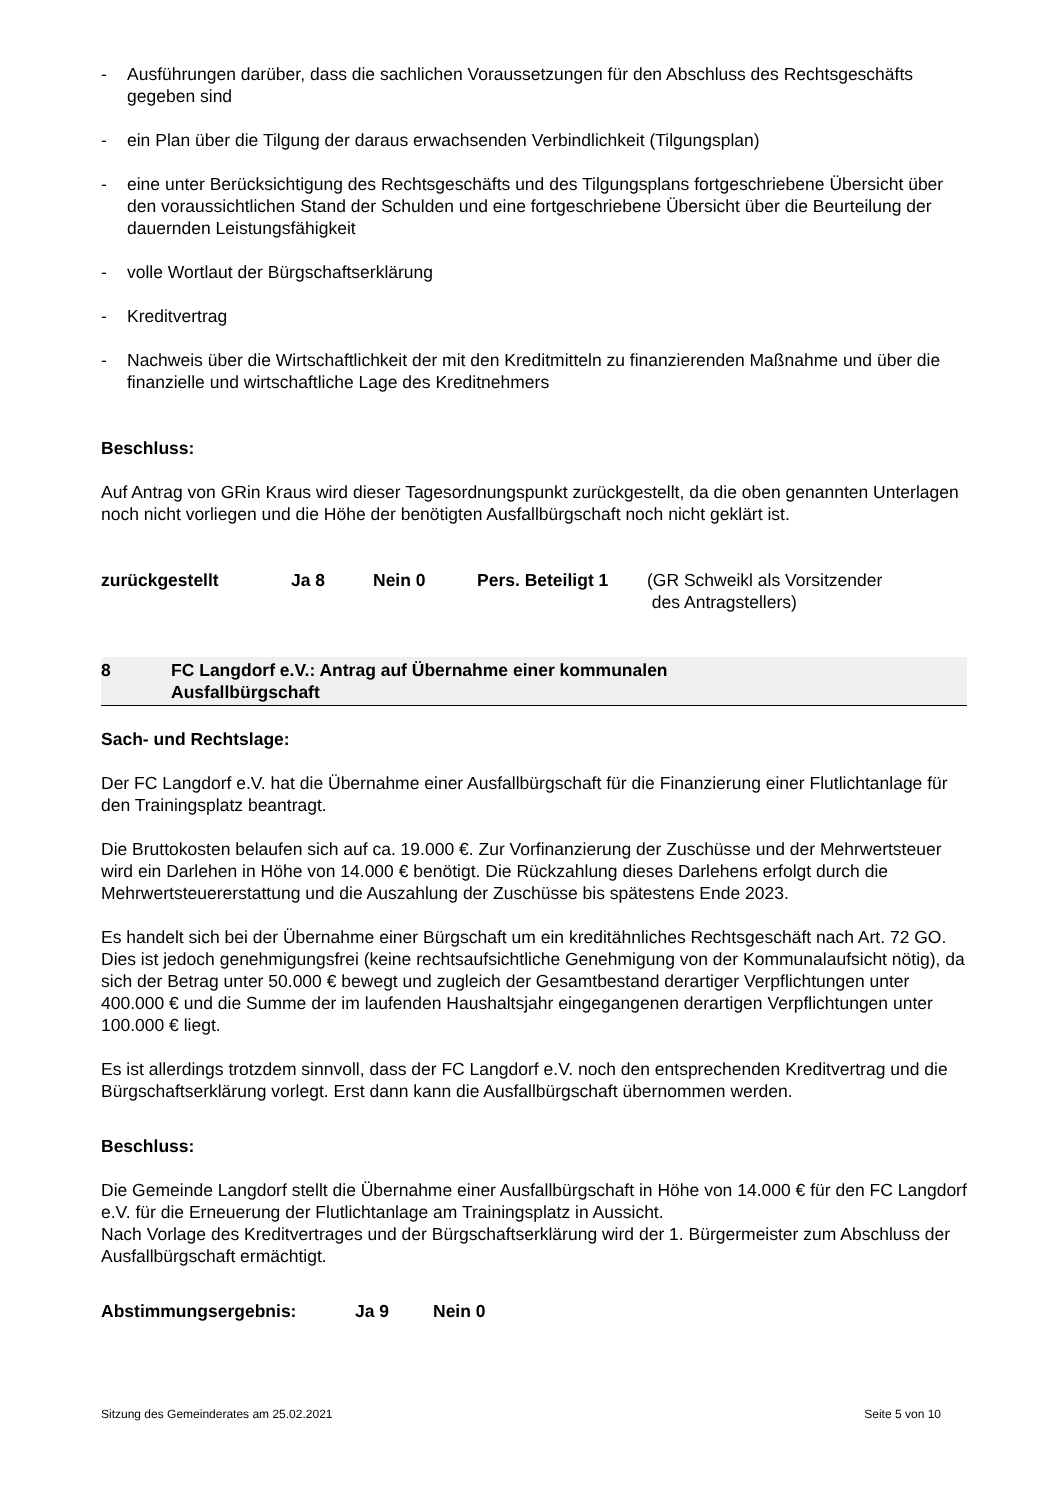- Ausführungen darüber, dass die sachlichen Voraussetzungen für den Abschluss des Rechtsgeschäfts gegeben sind
- ein Plan über die Tilgung der daraus erwachsenden Verbindlichkeit (Tilgungsplan)
- eine unter Berücksichtigung des Rechtsgeschäfts und des Tilgungsplans fortgeschriebene Übersicht über den voraussichtlichen Stand der Schulden und eine fortgeschriebene Übersicht über die Beurteilung der dauernden Leistungsfähigkeit
- volle Wortlaut der Bürgschaftserklärung
- Kreditvertrag
- Nachweis über die Wirtschaftlichkeit der mit den Kreditmitteln zu finanzierenden Maßnahme und über die finanzielle und wirtschaftliche Lage des Kreditnehmers
Beschluss:
Auf Antrag von GRin Kraus wird dieser Tagesordnungspunkt zurückgestellt, da die oben genannten Unterlagen noch nicht vorliegen und die Höhe der benötigten Ausfallbürgschaft noch nicht geklärt ist.
zurückgestellt Ja 8 Nein 0 Pers. Beteiligt 1 (GR Schweikl als Vorsitzender
des Antragstellers)
8 FC Langdorf e.V.: Antrag auf Übernahme einer kommunalen
Ausfallbürgschaft
Sach- und Rechtslage:
Der FC Langdorf e.V. hat die Übernahme einer Ausfallbürgschaft für die Finanzierung einer Flutlichtanlage für den Trainingsplatz beantragt.
Die Bruttokosten belaufen sich auf ca. 19.000 €. Zur Vorfinanzierung der Zuschüsse und der Mehrwertsteuer wird ein Darlehen in Höhe von 14.000 € benötigt. Die Rückzahlung dieses Darlehens erfolgt durch die Mehrwertsteuererstattung und die Auszahlung der Zuschüsse bis spätestens Ende 2023.
Es handelt sich bei der Übernahme einer Bürgschaft um ein kreditähnliches Rechtsgeschäft nach Art. 72 GO. Dies ist jedoch genehmigungsfrei (keine rechtsaufsichtliche Genehmigung von der Kommunalaufsicht nötig), da sich der Betrag unter 50.000 € bewegt und zugleich der Gesamtbestand derartiger Verpflichtungen unter 400.000 € und die Summe der im laufenden Haushaltsjahr eingegangenen derartigen Verpflichtungen unter 100.000 € liegt.
Es ist allerdings trotzdem sinnvoll, dass der FC Langdorf e.V. noch den entsprechenden Kreditvertrag und die Bürgschaftserklärung vorlegt. Erst dann kann die Ausfallbürgschaft übernommen werden.
Beschluss:
Die Gemeinde Langdorf stellt die Übernahme einer Ausfallbürgschaft in Höhe von 14.000 € für den FC Langdorf e.V. für die Erneuerung der Flutlichtanlage am Trainingsplatz in Aussicht.
Nach Vorlage des Kreditvertrages und der Bürgschaftserklärung wird der 1. Bürgermeister zum Abschluss der Ausfallbürgschaft ermächtigt.
Abstimmungsergebnis: Ja 9 Nein 0
Sitzung des Gemeinderates am 25.02.2021 Seite 5 von 10